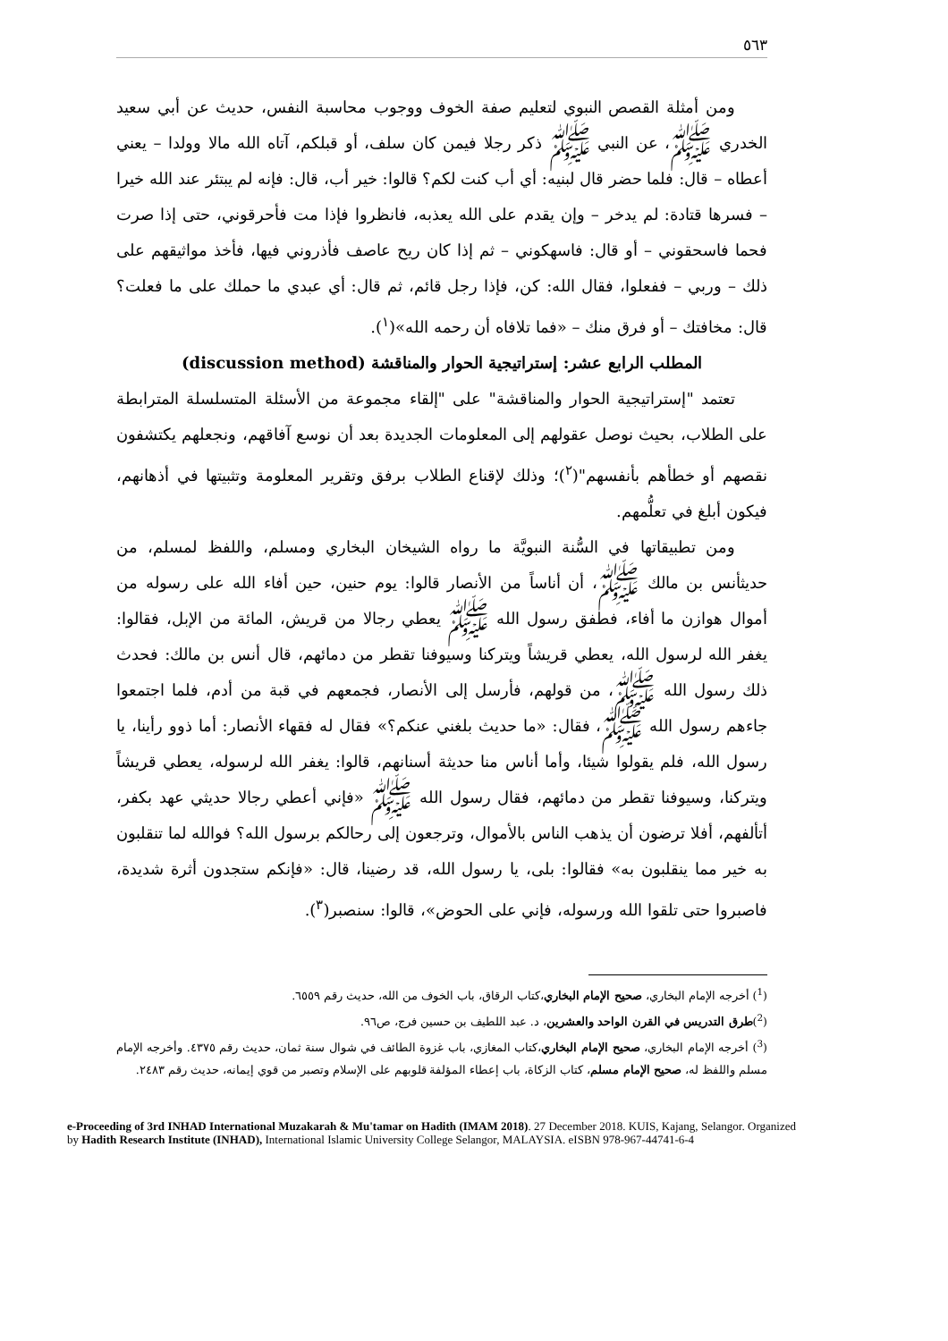٥٦٣
ومن أمثلة القصص النبوي لتعليم صفة الخوف ووجوب محاسبة النفس، حديث عن أبي سعيد الخدري ﷺ، عن النبي ﷺ ذكر رجلا فيمن كان سلف، أو قبلكم، آتاه الله مالا وولدا – يعني أعطاه – قال: فلما حضر قال لبنيه: أي أب كنت لكم؟ قالوا: خير أب، قال: فإنه لم يبتئر عند الله خيرا – فسرها قتادة: لم يدخر – وإن يقدم على الله يعذبه، فانظروا فإذا مت فأحرقوني، حتى إذا صرت فحما فاسحقوني – أو قال: فاسهكوني – ثم إذا كان ريح عاصف فأذروني فيها، فأخذ مواثيقهم على ذلك – وربي – ففعلوا، فقال الله: كن، فإذا رجل قائم، ثم قال: أي عبدي ما حملك على ما فعلت؟ قال: مخافتك – أو فرق منك – «فما تلافاه أن رحمه الله»(<sup>١</sup>).
المطلب الرابع عشر: إستراتيجية الحوار والمناقشة (discussion method)
تعتمد "إستراتيجية الحوار والمناقشة" على "إلقاء مجموعة من الأسئلة المتسلسلة المترابطة على الطلاب، بحيث نوصل عقولهم إلى المعلومات الجديدة بعد أن نوسع آفاقهم، ونجعلهم يكتشفون نقصهم أو خطأهم بأنفسهم"(<sup>٢</sup>)؛ وذلك لإقناع الطلاب برفق وتقرير المعلومة وتثبيتها في أذهانهم، فيكون أبلغ في تعلُّمهم.
ومن تطبيقاتها في السُّنة النبويَّة ما رواه الشيخان البخاري ومسلم، واللفظ لمسلم، من حديثأنس بن مالك ﷺ، أن أناساً من الأنصار قالوا: يوم حنين، حين أفاء الله على رسوله من أموال هوازن ما أفاء، فطفق رسول الله ﷺ يعطي رجالا من قريش، المائة من الإبل، فقالوا: يغفر الله لرسول الله، يعطي قريشاً ويتركنا وسيوفنا تقطر من دمائهم، قال أنس بن مالك: فحدث ذلك رسول الله ﷺ، من قولهم، فأرسل إلى الأنصار، فجمعهم في قبة من أدم، فلما اجتمعوا جاءهم رسول الله ﷺ، فقال: «ما حديث بلغني عنكم؟» فقال له فقهاء الأنصار: أما ذوو رأينا، يا رسول الله، فلم يقولوا شيئا، وأما أناس منا حديثة أسنانهم، قالوا: يغفر الله لرسوله، يعطي قريشاً ويتركنا، وسيوفنا تقطر من دمائهم، فقال رسول الله ﷺ «فإني أعطي رجالا حديثي عهد بكفر، أتألفهم، أفلا ترضون أن يذهب الناس بالأموال، وترجعون إلى رحالكم برسول الله؟ فوالله لما تنقلبون به خير مما ينقلبون به» فقالوا: بلى، يا رسول الله، قد رضينا، قال: «فإنكم ستجدون أثرة شديدة، فاصبروا حتى تلقوا الله ورسوله، فإني على الحوض»، قالوا: سنصبر(<sup>٣</sup>).
(<sup>1</sup>) أخرجه الإمام البخاري، صحيح الإمام البخاري،كتاب الرقاق، باب الخوف من الله، حديث رقم ٦٥٥٩.
(<sup>2</sup>)طرق التدريس في القرن الواحد والعشرين، د. عبد اللطيف بن حسين فرج، ص٩٦.
(<sup>3</sup>) أخرجه الإمام البخاري، صحيح الإمام البخاري،كتاب المغازي، باب غزوة الطائف في شوال سنة ثمان، حديث رقم ٤٣٧٥. وأخرجه الإمام مسلم واللفظ له، صحيح الإمام مسلم، كتاب الزكاة، باب إعطاء المؤلفة قلوبهم على الإسلام وتصبر من قوي إيمانه، حديث رقم ٢٤٨٣.
e-Proceeding of 3rd INHAD International Muzakarah & Mu'tamar on Hadith (IMAM 2018). 27 December 2018. KUIS, Kajang, Selangor. Organized by Hadith Research Institute (INHAD), International Islamic University College Selangor, MALAYSIA. eISBN 978-967-44741-6-4